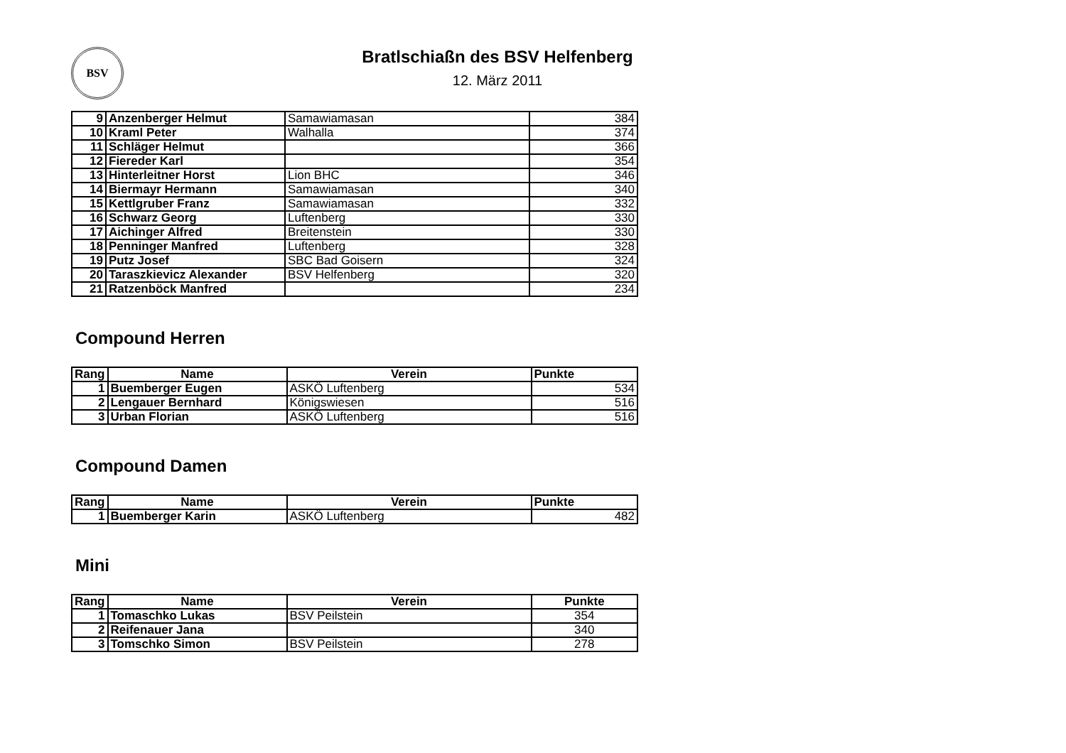BSV
Bratlschiaßn des BSV Helfenberg
12. März 2011
| 9 | Anzenberger Helmut | Samawiamasan | 384 |
| 10 | Kraml Peter | Walhalla | 374 |
| 11 | Schläger Helmut | | 366 |
| 12 | Fiereder Karl | | 354 |
| 13 | Hinterleitner Horst | Lion BHC | 346 |
| 14 | Biermayr Hermann | Samawiamasan | 340 |
| 15 | Kettlgruber Franz | Samawiamasan | 332 |
| 16 | Schwarz Georg | Luftenberg | 330 |
| 17 | Aichinger Alfred | Breitenstein | 330 |
| 18 | Penninger Manfred | Luftenberg | 328 |
| 19 | Putz Josef | SBC Bad Goisern | 324 |
| 20 | Taraszkievicz Alexander | BSV Helfenberg | 320 |
| 21 | Ratzenböck Manfred | | 234 |
Compound Herren
| Rang | Name | Verein | Punkte |
| --- | --- | --- | --- |
| 1 | Buemberger Eugen | ASKÖ Luftenberg | 534 |
| 2 | Lengauer Bernhard | Königswiesen | 516 |
| 3 | Urban Florian | ASKÖ Luftenberg | 516 |
Compound Damen
| Rang | Name | Verein | Punkte |
| --- | --- | --- | --- |
| 1 | Buemberger Karin | ASKÖ Luftenberg | 482 |
Mini
| Rang | Name | Verein | Punkte |
| --- | --- | --- | --- |
| 1 | Tomaschko Lukas | BSV Peilstein | 354 |
| 2 | Reifenauer Jana | | 340 |
| 3 | Tomschko Simon | BSV Peilstein | 278 |